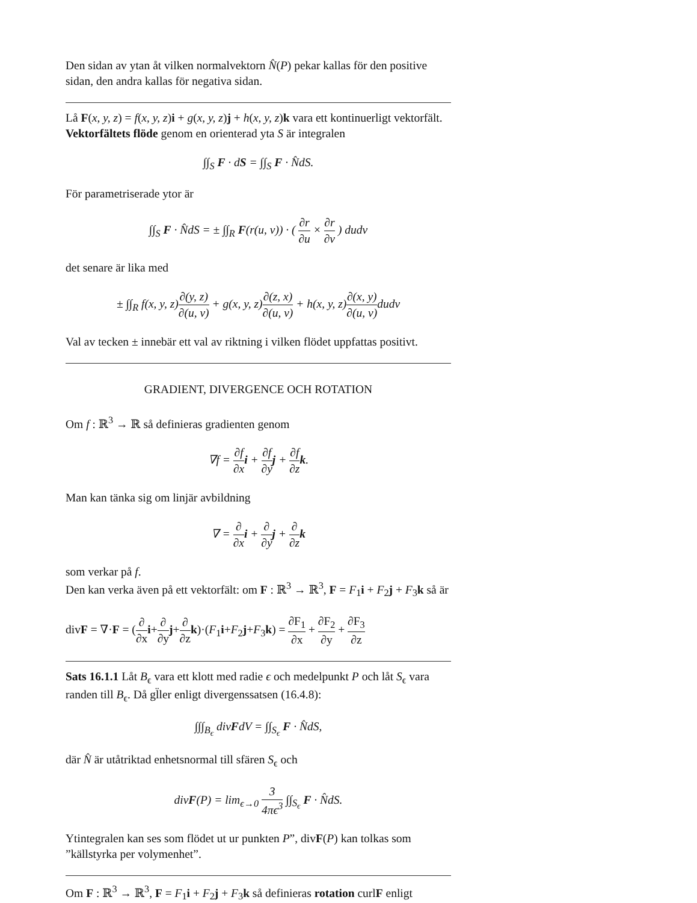Den sidan av ytan åt vilken normalvektorn N̂(P) pekar kallas för den positive sidan, den andra kallas för negativa sidan.
Lå F(x, y, z) = f(x, y, z)i + g(x, y, z)j + h(x, y, z)k vara ett kontinuerligt vektorfält.
Vektorfältets flöde genom en orienterad yta S är integralen
∫∫<sub>S</sub> F · dS = ∫∫<sub>S</sub> F · N̂dS.
För parametriserade ytor är
∫∫<sub>S</sub> F · N̂dS = ± ∫∫<sub>R</sub> F(r(u, v)) · ( ∂r ∂u × ∂r ∂v ) dudv
det senare är lika med
± ∫∫<sub>R</sub> f(x, y, z)∂(y, z) ∂(u, v) + g(x, y, z)∂(z, x) ∂(u, v) + h(x, y, z)∂(x, y) ∂(u, v) dudv
Val av tecken ± innebär ett val av riktning i vilken flödet uppfattas positivt.
GRADIENT, DIVERGENCE OCH ROTATION
Om f : ℝ<sup>3</sup> → ℝ så definieras gradienten genom
∇f = ∂f ∂x i + ∂f ∂y j + ∂f ∂z k.
Man kan tänka sig om linjär avbildning
∇ = ∂ ∂x i + ∂ ∂y j + ∂ ∂z k
som verkar på f.
Den kan verka även på ett vektorfält: om F : ℝ<sup>3</sup> → ℝ<sup>3</sup>, F = F<sub>1</sub>i + F<sub>2</sub>j + F<sub>3</sub>k så är
divF = ∇·F = (∂ ∂x i+∂ ∂y j+∂ ∂z k)·(F<sub>1</sub>i+F<sub>2</sub>j+F<sub>3</sub>k) = ∂F<sub>1</sub> ∂x + ∂F<sub>2</sub> ∂y + ∂F<sub>3</sub> ∂z
Sats 16.1.1 Låt B<sub>ϵ</sub> vara ett klott med radie ϵ och medelpunkt P och låt S<sub>ϵ</sub> vara randen till B<sub>ϵ</sub>. Då gl̈ler enligt divergenssatsen (16.4.8):
∫∫∫<sub>B<sub>ϵ</sub></sub> divFdV = ∫∫<sub>S<sub>ϵ</sub></sub> F · N̂dS,
där N̂ är utåtriktad enhetsnormal till sfären S<sub>ϵ</sub> och
divF(P) = lim<sub>ϵ→0</sub> 3 4πϵ<sup>3</sup> ∫∫<sub>S<sub>ϵ</sub></sub> F · N̂dS.
Ytintegralen kan ses som flödet ut ur punkten P”, divF(P) kan tolkas som ”källstyrka per volymenhet”.
Om F : ℝ<sup>3</sup> → ℝ<sup>3</sup>, F = F<sub>1</sub>i + F<sub>2</sub>j + F<sub>3</sub>k så definieras rotation curlF enligt